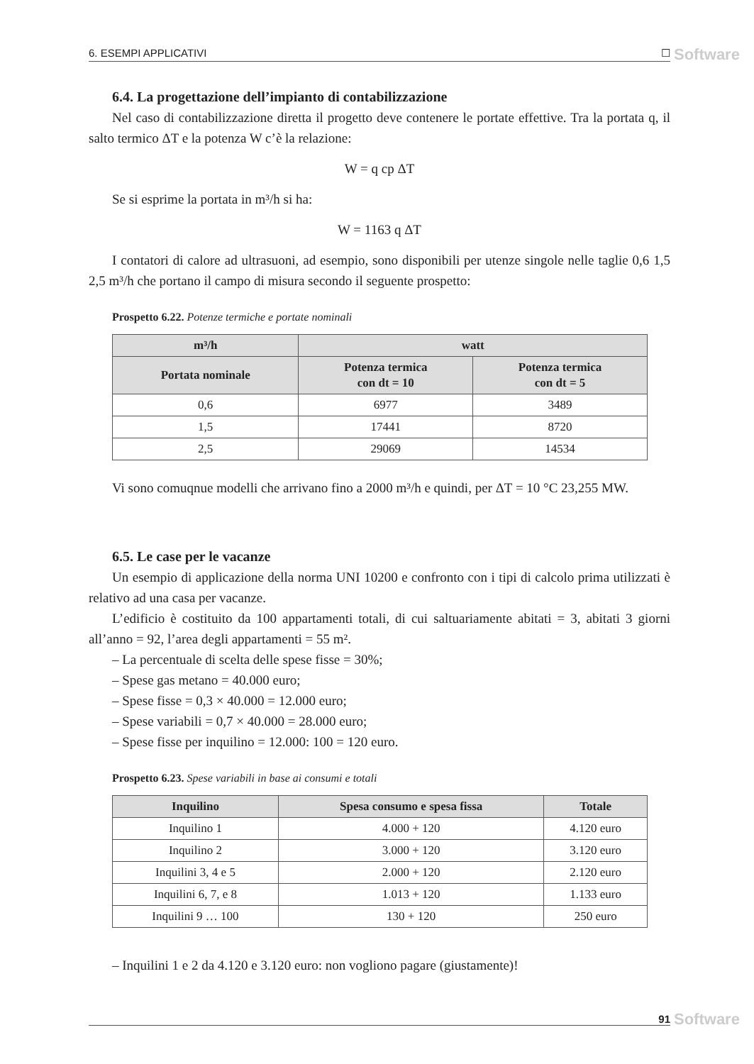6. ESEMPI APPLICATIVI ☐ Software
6.4. La progettazione dell’impianto di contabilizzazione
Nel caso di contabilizzazione diretta il progetto deve contenere le portate effettive. Tra la portata q, il salto termico ΔT e la potenza W c’è la relazione:
W = q cp ΔT
Se si esprime la portata in m³/h si ha:
W = 1163 q ΔT
I contatori di calore ad ultrasuoni, ad esempio, sono disponibili per utenze singole nelle taglie 0,6 1,5 2,5 m³/h che portano il campo di misura secondo il seguente prospetto:
Prospetto 6.22. Potenze termiche e portate nominali
| m³/h | watt | |
| --- | --- | --- |
| Portata nominale | Potenza termica con dt = 10 | Potenza termica con dt = 5 |
| 0,6 | 6977 | 3489 |
| 1,5 | 17441 | 8720 |
| 2,5 | 29069 | 14534 |
Vi sono comuqnue modelli che arrivano fino a 2000 m³/h e quindi, per ΔT = 10 °C 23,255 MW.
6.5. Le case per le vacanze
Un esempio di applicazione della norma UNI 10200 e confronto con i tipi di calcolo prima utilizzati è relativo ad una casa per vacanze.
L’edificio è costituito da 100 appartamenti totali, di cui saltuariamente abitati = 3, abitati 3 giorni all’anno = 92, l’area degli appartamenti = 55 m².
– La percentuale di scelta delle spese fisse = 30%;
– Spese gas metano = 40.000 euro;
– Spese fisse = 0,3 × 40.000 = 12.000 euro;
– Spese variabili = 0,7 × 40.000 = 28.000 euro;
– Spese fisse per inquilino = 12.000: 100 = 120 euro.
Prospetto 6.23. Spese variabili in base ai consumi e totali
| Inquilino | Spesa consumo e spesa fissa | Totale |
| --- | --- | --- |
| Inquilino 1 | 4.000 + 120 | 4.120 euro |
| Inquilino 2 | 3.000 + 120 | 3.120 euro |
| Inquilini 3, 4 e 5 | 2.000 + 120 | 2.120 euro |
| Inquilini 6, 7, e 8 | 1.013 + 120 | 1.133 euro |
| Inquilini 9 … 100 | 130 + 120 | 250 euro |
– Inquilini 1 e 2 da 4.120 e 3.120 euro: non vogliono pagare (giustamente)!
91 Software